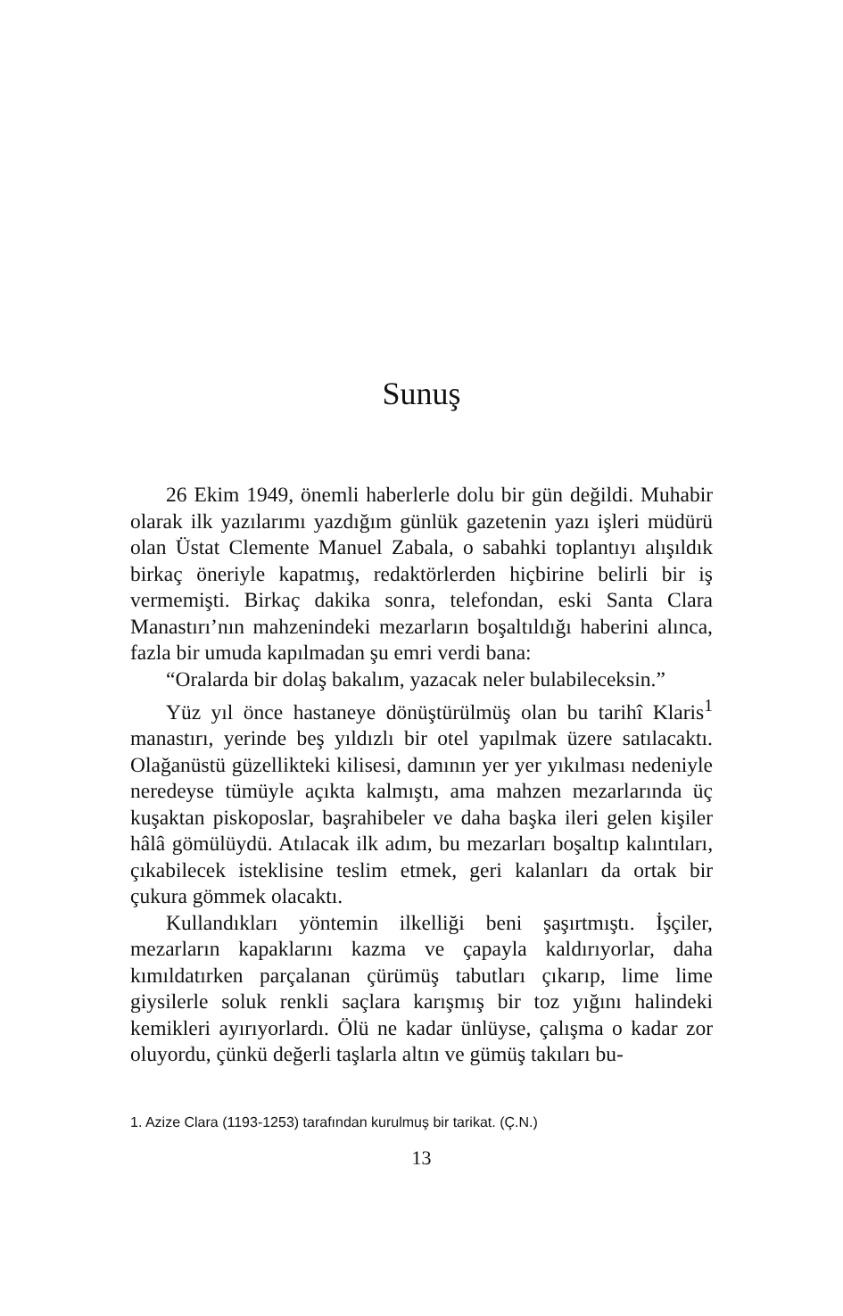Sunuş
26 Ekim 1949, önemli haberlerle dolu bir gün değildi. Muhabir olarak ilk yazılarımı yazdığım günlük gazetenin yazı işleri müdürü olan Üstat Clemente Manuel Zabala, o sabahki toplantıyı alışıldık birkaç öneriyle kapatmış, redaktörlerden hiçbirine belirli bir iş vermemişti. Birkaç dakika sonra, telefondan, eski Santa Clara Manastırı’nın mahzenindeki mezarların boşaltıldığı haberini alınca, fazla bir umuda kapılmadan şu emri verdi bana:
“Oralarda bir dolaş bakalım, yazacak neler bulabileceksin.”
Yüz yıl önce hastaneye dönüştürülmüş olan bu tarihî Klaris<sup>1</sup> manastırı, yerinde beş yıldızlı bir otel yapılmak üzere satılacaktı. Olağanüstü güzellikteki kilisesi, damının yer yer yıkılması nedeniyle neredeyse tümüyle açıkta kalmıştı, ama mahzen mezarlarında üç kuşaktan piskoposlar, başrahibeler ve daha başka ileri gelen kişiler hâlâ gömülüydü. Atılacak ilk adım, bu mezarları boşaltıp kalıntıları, çıkabilecek isteklisine teslim etmek, geri kalanları da ortak bir çukura gömmek olacaktı.
Kullandıkları yöntemin ilkelliği beni şaşırtmıştı. İşçiler, mezarların kapaklarını kazma ve çapayla kaldırıyorlar, daha kımıldatırken parçalanan çürümüş tabutları çıkarıp, lime lime giysilerle soluk renkli saçlara karışmış bir toz yığını halindeki kemikleri ayırıyorlardı. Ölü ne kadar ünlüyse, çalışma o kadar zor oluyordu, çünkü değerli taşlarla altın ve gümüş takıları bu-
1. Azize Clara (1193-1253) tarafından kurulmuş bir tarikat. (Ç.N.)
13